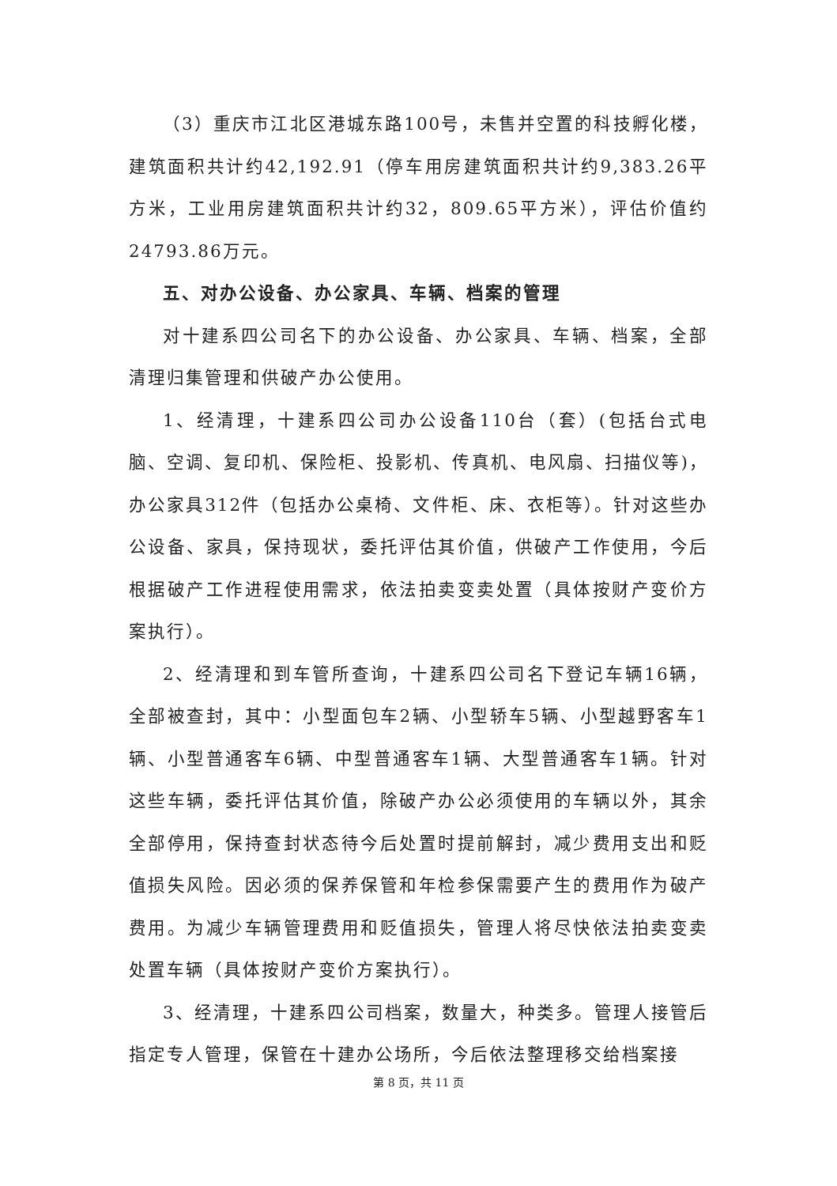（3）重庆市江北区港城东路100号，未售并空置的科技孵化楼，建筑面积共计约42,192.91（停车用房建筑面积共计约9,383.26平方米，工业用房建筑面积共计约32，809.65平方米），评估价值约24793.86万元。
五、对办公设备、办公家具、车辆、档案的管理
对十建系四公司名下的办公设备、办公家具、车辆、档案，全部清理归集管理和供破产办公使用。
1、经清理，十建系四公司办公设备110台（套）(包括台式电脑、空调、复印机、保险柜、投影机、传真机、电风扇、扫描仪等)，办公家具312件（包括办公桌椅、文件柜、床、衣柜等）。针对这些办公设备、家具，保持现状，委托评估其价值，供破产工作使用，今后根据破产工作进程使用需求，依法拍卖变卖处置（具体按财产变价方案执行）。
2、经清理和到车管所查询，十建系四公司名下登记车辆16辆，全部被查封，其中：小型面包车2辆、小型轿车5辆、小型越野客车1辆、小型普通客车6辆、中型普通客车1辆、大型普通客车1辆。针对这些车辆，委托评估其价值，除破产办公必须使用的车辆以外，其余全部停用，保持查封状态待今后处置时提前解封，减少费用支出和贬值损失风险。因必须的保养保管和年检参保需要产生的费用作为破产费用。为减少车辆管理费用和贬值损失，管理人将尽快依法拍卖变卖处置车辆（具体按财产变价方案执行）。
3、经清理，十建系四公司档案，数量大，种类多。管理人接管后指定专人管理，保管在十建办公场所，今后依法整理移交给档案接
第 8 页，共 11 页